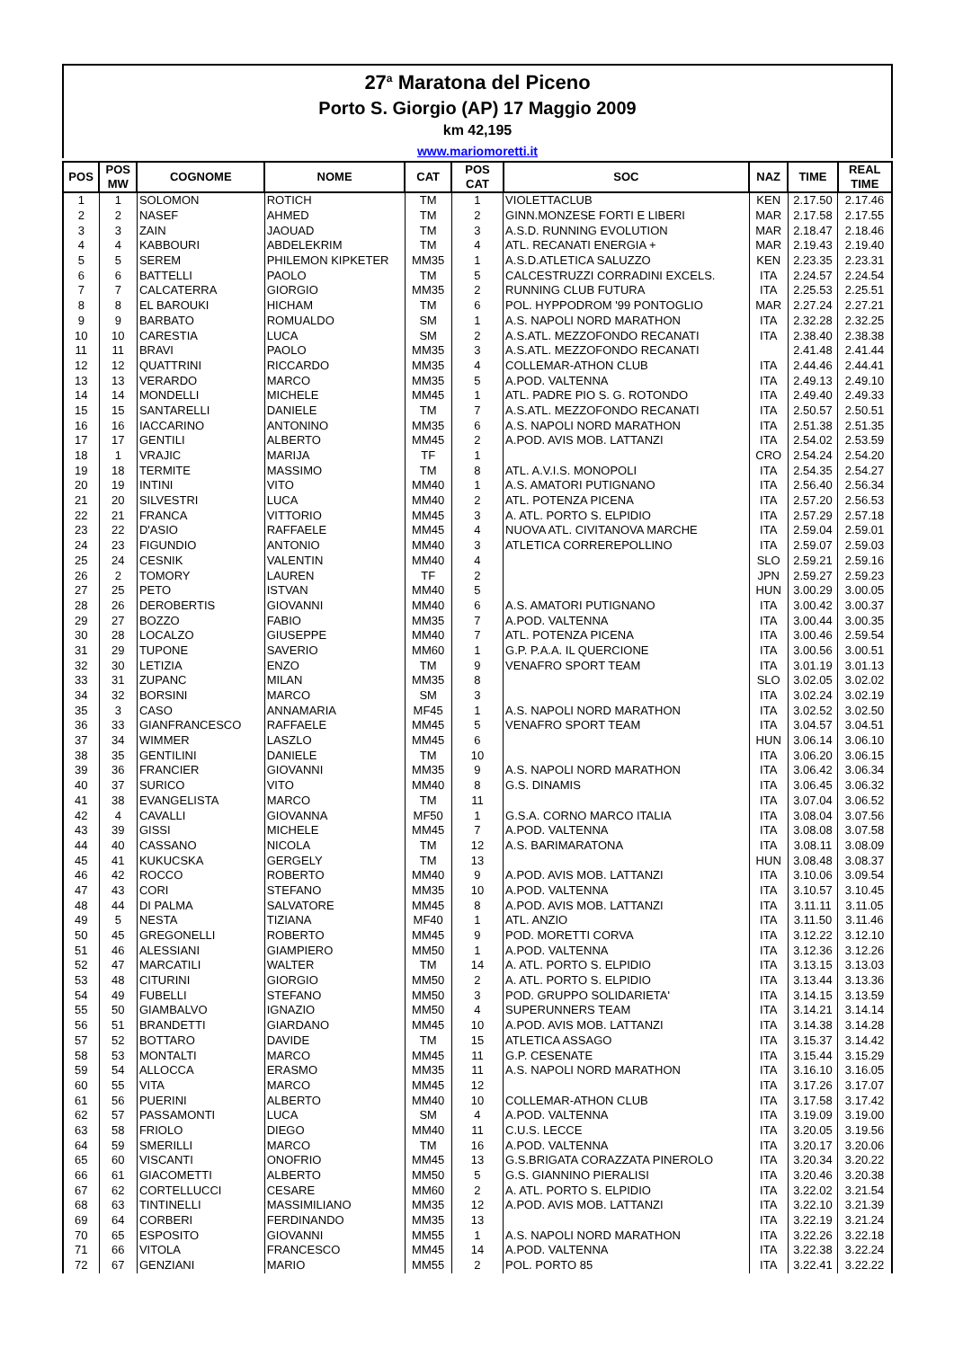27<sup>a</sup> Maratona del Piceno
Porto S. Giorgio (AP) 17 Maggio 2009
km 42,195
www.mariomoretti.it
| POS | POS MW | COGNOME | NOME | CAT | POS CAT | SOC | NAZ | TIME | REAL TIME |
| --- | --- | --- | --- | --- | --- | --- | --- | --- | --- |
| 1 | 1 | SOLOMON | ROTICH | TM | 1 | VIOLETTACLUB | KEN | 2.17.50 | 2.17.46 |
| 2 | 2 | NASEF | AHMED | TM | 2 | GINN.MONZESE FORTI E LIBERI | MAR | 2.17.58 | 2.17.55 |
| 3 | 3 | ZAIN | JAOUAD | TM | 3 | A.S.D. RUNNING EVOLUTION | MAR | 2.18.47 | 2.18.46 |
| 4 | 4 | KABBOURI | ABDELEKRIM | TM | 4 | ATL. RECANATI ENERGIA + | MAR | 2.19.43 | 2.19.40 |
| 5 | 5 | SEREM | PHILEMON KIPKETER | MM35 | 1 | A.S.D.ATLETICA SALUZZO | KEN | 2.23.35 | 2.23.31 |
| 6 | 6 | BATTELLI | PAOLO | TM | 5 | CALCESTRUZZI CORRADINI EXCELS. | ITA | 2.24.57 | 2.24.54 |
| 7 | 7 | CALCATERRA | GIORGIO | MM35 | 2 | RUNNING CLUB FUTURA | ITA | 2.25.53 | 2.25.51 |
| 8 | 8 | EL BAROUKI | HICHAM | TM | 6 | POL. HYPPODROM '99 PONTOGLIO | MAR | 2.27.24 | 2.27.21 |
| 9 | 9 | BARBATO | ROMUALDO | SM | 1 | A.S. NAPOLI NORD MARATHON | ITA | 2.32.28 | 2.32.25 |
| 10 | 10 | CARESTIA | LUCA | SM | 2 | A.S.ATL. MEZZOFONDO RECANATI | ITA | 2.38.40 | 2.38.38 |
| 11 | 11 | BRAVI | PAOLO | MM35 | 3 | A.S.ATL. MEZZOFONDO RECANATI | | 2.41.48 | 2.41.44 |
| 12 | 12 | QUATTRINI | RICCARDO | MM35 | 4 | COLLEMAR-ATHON CLUB | ITA | 2.44.46 | 2.44.41 |
| 13 | 13 | VERARDO | MARCO | MM35 | 5 | A.POD. VALTENNA | ITA | 2.49.13 | 2.49.10 |
| 14 | 14 | MONDELLI | MICHELE | MM45 | 1 | ATL. PADRE PIO S. G. ROTONDO | ITA | 2.49.40 | 2.49.33 |
| 15 | 15 | SANTARELLI | DANIELE | TM | 7 | A.S.ATL. MEZZOFONDO RECANATI | ITA | 2.50.57 | 2.50.51 |
| 16 | 16 | IACCARINO | ANTONINO | MM35 | 6 | A.S. NAPOLI NORD MARATHON | ITA | 2.51.38 | 2.51.35 |
| 17 | 17 | GENTILI | ALBERTO | MM45 | 2 | A.POD. AVIS MOB. LATTANZI | ITA | 2.54.02 | 2.53.59 |
| 18 | 1 | VRAJIC | MARIJA | TF | 1 | | CRO | 2.54.24 | 2.54.20 |
| 19 | 18 | TERMITE | MASSIMO | TM | 8 | ATL. A.V.I.S. MONOPOLI | ITA | 2.54.35 | 2.54.27 |
| 20 | 19 | INTINI | VITO | MM40 | 1 | A.S. AMATORI PUTIGNANO | ITA | 2.56.40 | 2.56.34 |
| 21 | 20 | SILVESTRI | LUCA | MM40 | 2 | ATL. POTENZA PICENA | ITA | 2.57.20 | 2.56.53 |
| 22 | 21 | FRANCA | VITTORIO | MM45 | 3 | A. ATL. PORTO S. ELPIDIO | ITA | 2.57.29 | 2.57.18 |
| 23 | 22 | D'ASIO | RAFFAELE | MM45 | 4 | NUOVA ATL. CIVITANOVA MARCHE | ITA | 2.59.04 | 2.59.01 |
| 24 | 23 | FIGUNDIO | ANTONIO | MM40 | 3 | ATLETICA CORREREPOLLINO | ITA | 2.59.07 | 2.59.03 |
| 25 | 24 | CESNIK | VALENTIN | MM40 | 4 | | SLO | 2.59.21 | 2.59.16 |
| 26 | 2 | TOMORY | LAUREN | TF | 2 | | JPN | 2.59.27 | 2.59.23 |
| 27 | 25 | PETO | ISTVAN | MM40 | 5 | | HUN | 3.00.29 | 3.00.05 |
| 28 | 26 | DEROBERTIS | GIOVANNI | MM40 | 6 | A.S. AMATORI PUTIGNANO | ITA | 3.00.42 | 3.00.37 |
| 29 | 27 | BOZZO | FABIO | MM35 | 7 | A.POD. VALTENNA | ITA | 3.00.44 | 3.00.35 |
| 30 | 28 | LOCALZO | GIUSEPPE | MM40 | 7 | ATL. POTENZA PICENA | ITA | 3.00.46 | 2.59.54 |
| 31 | 29 | TUPONE | SAVERIO | MM60 | 1 | G.P. P.A.A. IL QUERCIONE | ITA | 3.00.56 | 3.00.51 |
| 32 | 30 | LETIZIA | ENZO | TM | 9 | VENAFRO SPORT TEAM | ITA | 3.01.19 | 3.01.13 |
| 33 | 31 | ZUPANC | MILAN | MM35 | 8 | | SLO | 3.02.05 | 3.02.02 |
| 34 | 32 | BORSINI | MARCO | SM | 3 | | ITA | 3.02.24 | 3.02.19 |
| 35 | 3 | CASO | ANNAMARIA | MF45 | 1 | A.S. NAPOLI NORD MARATHON | ITA | 3.02.52 | 3.02.50 |
| 36 | 33 | GIANFRANCESCO | RAFFAELE | MM45 | 5 | VENAFRO SPORT TEAM | ITA | 3.04.57 | 3.04.51 |
| 37 | 34 | WIMMER | LASZLO | MM45 | 6 | | HUN | 3.06.14 | 3.06.10 |
| 38 | 35 | GENTILINI | DANIELE | TM | 10 | | ITA | 3.06.20 | 3.06.15 |
| 39 | 36 | FRANCIER | GIOVANNI | MM35 | 9 | A.S. NAPOLI NORD MARATHON | ITA | 3.06.42 | 3.06.34 |
| 40 | 37 | SURICO | VITO | MM40 | 8 | G.S. DINAMIS | ITA | 3.06.45 | 3.06.32 |
| 41 | 38 | EVANGELISTA | MARCO | TM | 11 | | ITA | 3.07.04 | 3.06.52 |
| 42 | 4 | CAVALLI | GIOVANNA | MF50 | 1 | G.S.A. CORNO MARCO ITALIA | ITA | 3.08.04 | 3.07.56 |
| 43 | 39 | GISSI | MICHELE | MM45 | 7 | A.POD. VALTENNA | ITA | 3.08.08 | 3.07.58 |
| 44 | 40 | CASSANO | NICOLA | TM | 12 | A.S. BARIMARATONA | ITA | 3.08.11 | 3.08.09 |
| 45 | 41 | KUKUCSKA | GERGELY | TM | 13 | | HUN | 3.08.48 | 3.08.37 |
| 46 | 42 | ROCCO | ROBERTO | MM40 | 9 | A.POD. AVIS MOB. LATTANZI | ITA | 3.10.06 | 3.09.54 |
| 47 | 43 | CORI | STEFANO | MM35 | 10 | A.POD. VALTENNA | ITA | 3.10.57 | 3.10.45 |
| 48 | 44 | DI PALMA | SALVATORE | MM45 | 8 | A.POD. AVIS MOB. LATTANZI | ITA | 3.11.11 | 3.11.05 |
| 49 | 5 | NESTA | TIZIANA | MF40 | 1 | ATL. ANZIO | ITA | 3.11.50 | 3.11.46 |
| 50 | 45 | GREGONELLI | ROBERTO | MM45 | 9 | POD. MORETTI CORVA | ITA | 3.12.22 | 3.12.10 |
| 51 | 46 | ALESSIANI | GIAMPIERO | MM50 | 1 | A.POD. VALTENNA | ITA | 3.12.36 | 3.12.26 |
| 52 | 47 | MARCATILI | WALTER | TM | 14 | A. ATL. PORTO S. ELPIDIO | ITA | 3.13.15 | 3.13.03 |
| 53 | 48 | CITURINI | GIORGIO | MM50 | 2 | A. ATL. PORTO S. ELPIDIO | ITA | 3.13.44 | 3.13.36 |
| 54 | 49 | FUBELLI | STEFANO | MM50 | 3 | POD. GRUPPO SOLIDARIETA' | ITA | 3.14.15 | 3.13.59 |
| 55 | 50 | GIAMBALVO | IGNAZIO | MM50 | 4 | SUPERUNNERS TEAM | ITA | 3.14.21 | 3.14.14 |
| 56 | 51 | BRANDETTI | GIARDANO | MM45 | 10 | A.POD. AVIS MOB. LATTANZI | ITA | 3.14.38 | 3.14.28 |
| 57 | 52 | BOTTARO | DAVIDE | TM | 15 | ATLETICA ASSAGO | ITA | 3.15.37 | 3.14.42 |
| 58 | 53 | MONTALTI | MARCO | MM45 | 11 | G.P. CESENATE | ITA | 3.15.44 | 3.15.29 |
| 59 | 54 | ALLOCCA | ERASMO | MM35 | 11 | A.S. NAPOLI NORD MARATHON | ITA | 3.16.10 | 3.16.05 |
| 60 | 55 | VITA | MARCO | MM45 | 12 | | ITA | 3.17.26 | 3.17.07 |
| 61 | 56 | PUERINI | ALBERTO | MM40 | 10 | COLLEMAR-ATHON CLUB | ITA | 3.17.58 | 3.17.42 |
| 62 | 57 | PASSAMONTI | LUCA | SM | 4 | A.POD. VALTENNA | ITA | 3.19.09 | 3.19.00 |
| 63 | 58 | FRIOLO | DIEGO | MM40 | 11 | C.U.S. LECCE | ITA | 3.20.05 | 3.19.56 |
| 64 | 59 | SMERILLI | MARCO | TM | 16 | A.POD. VALTENNA | ITA | 3.20.17 | 3.20.06 |
| 65 | 60 | VISCANTI | ONOFRIO | MM45 | 13 | G.S.BRIGATA CORAZZATA PINEROLO | ITA | 3.20.34 | 3.20.22 |
| 66 | 61 | GIACOMETTI | ALBERTO | MM50 | 5 | G.S. GIANNINO PIERALISI | ITA | 3.20.46 | 3.20.38 |
| 67 | 62 | CORTELLUCCI | CESARE | MM60 | 2 | A. ATL. PORTO S. ELPIDIO | ITA | 3.22.02 | 3.21.54 |
| 68 | 63 | TINTINELLI | MASSIMILIANO | MM35 | 12 | A.POD. AVIS MOB. LATTANZI | ITA | 3.22.10 | 3.21.39 |
| 69 | 64 | CORBERI | FERDINANDO | MM35 | 13 | | ITA | 3.22.19 | 3.21.24 |
| 70 | 65 | ESPOSITO | GIOVANNI | MM55 | 1 | A.S. NAPOLI NORD MARATHON | ITA | 3.22.26 | 3.22.18 |
| 71 | 66 | VITOLA | FRANCESCO | MM45 | 14 | A.POD. VALTENNA | ITA | 3.22.38 | 3.22.24 |
| 72 | 67 | GENZIANI | MARIO | MM55 | 2 | POL. PORTO 85 | ITA | 3.22.41 | 3.22.22 |